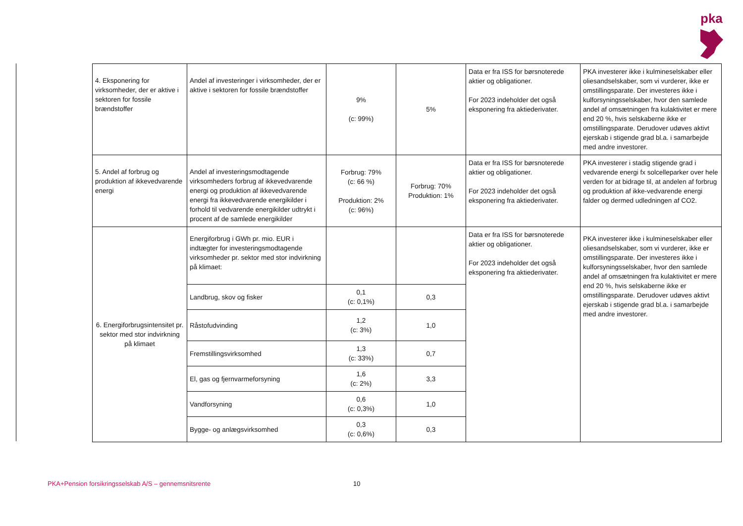pka
| 4. Eksponering for virksomheder, der er aktive i sektoren for fossile brændstoffer | Andel af investeringer i virksomheder, der er aktive i sektoren for fossile brændstoffer | 9% (c: 99%) | 5% | Data er fra ISS for børsnoterede aktier og obligationer. For 2023 indeholder det også eksponering fra aktiederivater. | PKA investerer ikke i kulmineselskaber eller oliesandselskaber, som vi vurderer, ikke er omstillingsparate. Der investeres ikke i kulforsyningsselskaber, hvor den samlede andel af omsætningen fra kulaktivitet er mere end 20 %, hvis selskaberne ikke er omstillingsparate. Derudover udøves aktivt ejerskab i stigende grad bl.a. i samarbejde med andre investorer. |
| 5. Andel af forbrug og produktion af ikkevedvarende energi | Andel af investeringsmodtagende virksomheders forbrug af ikkevedvarende energi og produktion af ikkevedvarende energi fra ikkevedvarende energikilder i forhold til vedvarende energikilder udtrykt i procent af de samlede energikilder | Forbrug: 79% (c: 66 %) Produktion: 2% (c: 96%) | Forbrug: 70% Produktion: 1% | Data er fra ISS for børsnoterede aktier og obligationer. For 2023 indeholder det også eksponering fra aktiederivater. | PKA investerer i stadig stigende grad i vedvarende energi fx solcelleparker over hele verden for at bidrage til, at andelen af forbrug og produktion af ikke-vedvarende energi falder og dermed udledningen af CO2. |
| 6. Energiforbrugsintensitet pr. sektor med stor indvirkning på klimaet | Energiforbrug i GWh pr. mio. EUR i indtægter for investeringsmodtagende virksomheder pr. sektor med stor indvirkning på klimaet: | | | Data er fra ISS for børsnoterede aktier og obligationer. For 2023 indeholder det også eksponering fra aktiederivater. | PKA investerer ikke i kulmineselskaber eller oliesandselskaber, som vi vurderer, ikke er omstillingsparate. Der investeres ikke i kulforsyningsselskaber, hvor den samlede andel af omsætningen fra kulaktivitet er mere end 20 %, hvis selskaberne ikke er omstillingsparate. Derudover udøves aktivt ejerskab i stigende grad bl.a. i samarbejde med andre investorer. |
| | Landbrug, skov og fisker | 0,1 (c: 0,1%) | 0,3 | | |
| | Råstofudvinding | 1,2 (c: 3%) | 1,0 | | |
| | Fremstillingsvirksomhed | 1,3 (c: 33%) | 0,7 | | |
| | El, gas og fjernvarmeforsyning | 1,6 (c: 2%) | 3,3 | | |
| | Vandforsyning | 0,6 (c: 0,3%) | 1,0 | | |
| | Bygge- og anlægsvirksomhed | 0,3 (c: 0,6%) | 0,3 | | |
PKA+Pension forsikringsselskab A/S – gennemsnitsrente
10